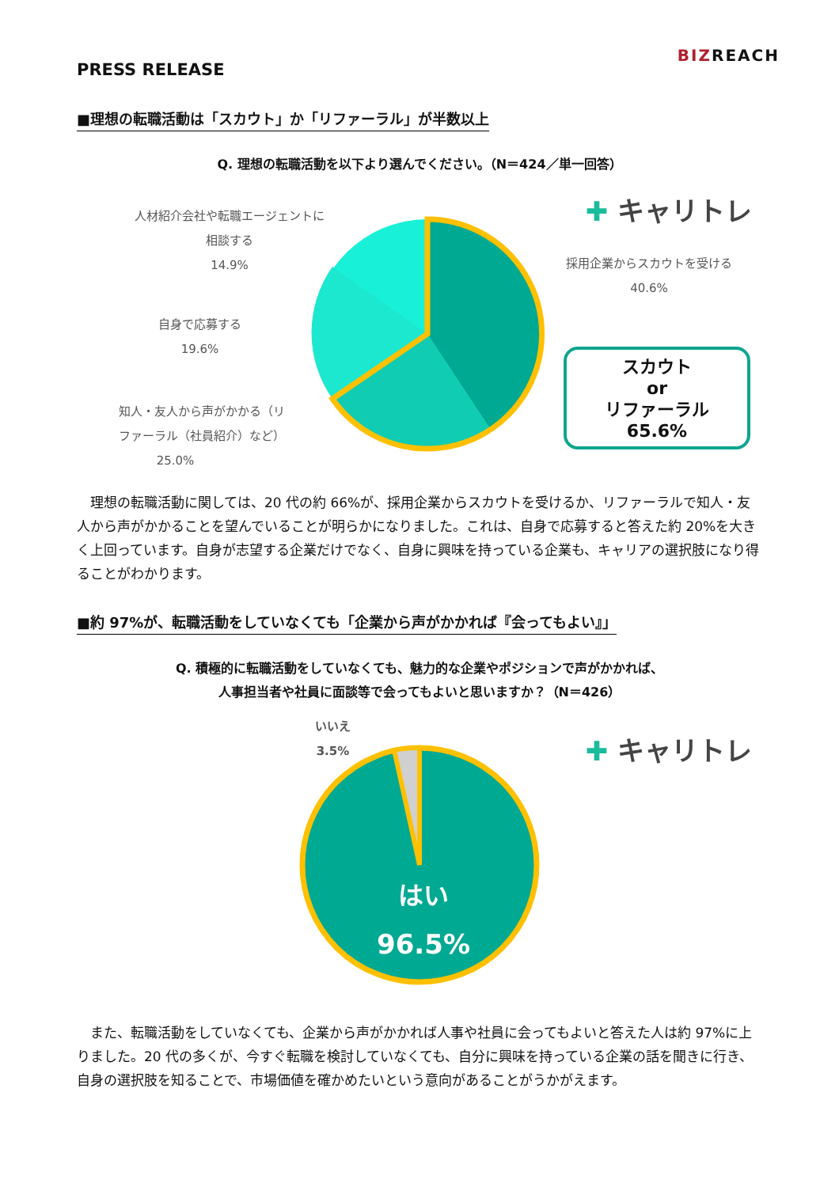PRESS RELEASE
BIZREACH
■理想の転職活動は「スカウト」か「リファーラル」が半数以上
Q. 理想の転職活動を以下より選んでください。（N＝424／単一回答）
✚ キャリトレ
人材紹介会社や転職エージェントに
相談する
14.9%
採用企業からスカウトを受ける
40.6%
自身で応募する
19.6%
知人・友人から声がかかる（リ
ファーラル（社員紹介）など）
25.0%
スカウト
or
リファーラル
65.6%
　理想の転職活動に関しては、20 代の約 66%が、採用企業からスカウトを受けるか、リファーラルで知人・友人から声がかかることを望んでいることが明らかになりました。これは、自身で応募すると答えた約 20%を大きく上回っています。自身が志望する企業だけでなく、自身に興味を持っている企業も、キャリアの選択肢になり得ることがわかります。
■約 97%が、転職活動をしていなくても「企業から声がかかれば『会ってもよい』」
Q. 積極的に転職活動をしていなくても、魅力的な企業やポジションで声がかかれば、
人事担当者や社員に面談等で会ってもよいと思いますか？（N＝426）
✚ キャリトレ
いいえ
3.5%
はい
96.5%
　また、転職活動をしていなくても、企業から声がかかれば人事や社員に会ってもよいと答えた人は約 97%に上りました。20 代の多くが、今すぐ転職を検討していなくても、自分に興味を持っている企業の話を聞きに行き、自身の選択肢を知ることで、市場価値を確かめたいという意向があることがうかがえます。